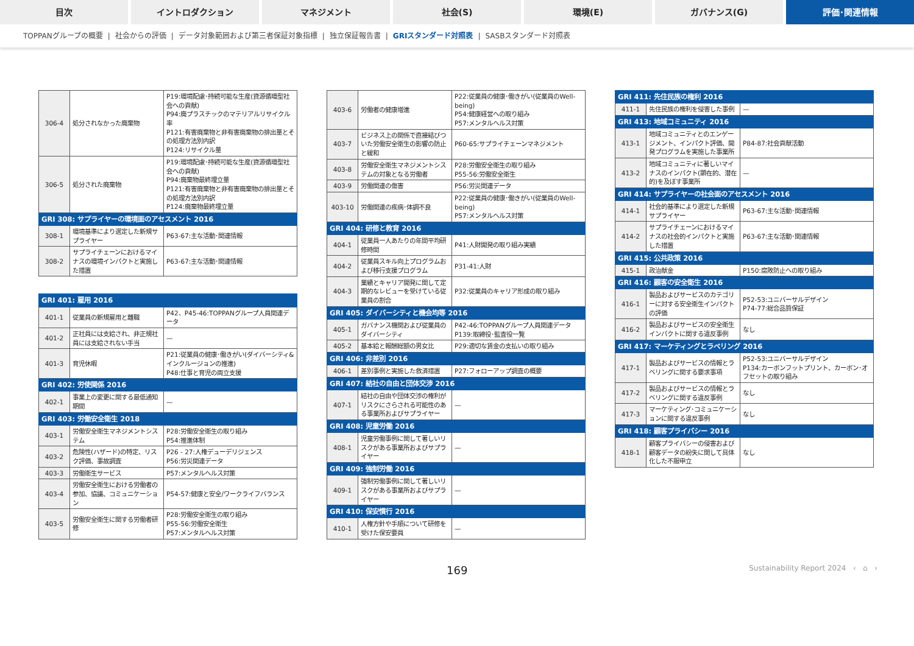目次 イントロダクション マネジメント 社会(S) 環境(E) ガバナンス(G) 評価･関連情報
TOPPANグループの概要 | 社会からの評価 | データ対象範囲および第三者保証対象指標 | 独立保証報告書 | GRIスタンダード対照表 | SASBスタンダード対照表
| 306-4 | 処分されなかった廃棄物 | P19:環境配慮･持続可能な生産(資源循環型社会への貢献) P94:廃プラスチックのマテリアルリサイクル率 P121:有害廃棄物と非有害廃棄物の排出量とその処理方法別内訳 P124:リサイクル量 |
| 306-5 | 処分された廃棄物 | P19:環境配慮･持続可能な生産(資源循環型社会への貢献) P94:廃棄物最終埋立量 P121:有害廃棄物と非有害廃棄物の排出量とその処理方法別内訳 P124:廃棄物最終埋立量 |
| GRI 308: サプライヤーの環境面のアセスメント 2016 | | |
| 308-1 | 環境基準により選定した新規サプライヤー | P63-67:主な活動･関連情報 |
| 308-2 | サプライチェーンにおけるマイナスの環境インパクトと実施した措置 | P63-67:主な活動･関連情報 |
| GRI 401: 雇用 2016 | | |
| 401-1 | 従業員の新規雇用と離職 | P42、P45-46:TOPPANグループ人員関連データ |
| 401-2 | 正社員には支給され、非正規社員には支給されない手当 | — |
| 401-3 | 育児休暇 | P21:従業員の健康･働きがい(ダイバーシティ&インクルージョンの推進) P48:仕事と育児の両立支援 |
| GRI 402: 労使関係 2016 | | |
| 402-1 | 事業上の変更に関する最低通知期間 | — |
| GRI 403: 労働安全衛生 2018 | | |
| 403-1 | 労働安全衛生マネジメントシステム | P28:労働安全衛生の取り組み P54:推進体制 |
| 403-2 | 危険性(ハザード)の特定、リスク評価、事故調査 | P26 - 27:人権デューデリジェンス P56:労災関連データ |
| 403-3 | 労働衛生サービス | P57:メンタルヘルス対策 |
| 403-4 | 労働安全衛生における労働者の参加、協議、コミュニケーション | P54-57:健康と安全/ワークライフバランス |
| 403-5 | 労働安全衛生に関する労働者研修 | P28:労働安全衛生の取り組み P55-56:労働安全衛生 P57:メンタルヘルス対策 |
| 403-6 | 労働者の健康増進 | P22:従業員の健康･働きがい(従業員のWell-being) P54:健康経営への取り組み P57:メンタルヘルス対策 |
| 403-7 | ビジネス上の関係で直接結びついた労働安全衛生の影響の防止と緩和 | P60-65:サプライチェーンマネジメント |
| 403-8 | 労働安全衛生マネジメントシステムの対象となる労働者 | P28:労働安全衛生の取り組み P55-56:労働安全衛生 |
| 403-9 | 労働関連の傷害 | P56:労災関連データ |
| 403-10 | 労働関連の疾病･体調不良 | P22:従業員の健康･働きがい(従業員のWell-being) P57:メンタルヘルス対策 |
| GRI 404: 研修と教育 2016 | | |
| 404-1 | 従業員一人あたりの年間平均研修時間 | P41:人財開発の取り組み実績 |
| 404-2 | 従業員スキル向上プログラムおよび移行支援プログラム | P31-41:人財 |
| 404-3 | 業績とキャリア開発に関して定期的なレビューを受けている従業員の割合 | P32:従業員のキャリア形成の取り組み |
| GRI 405: ダイバーシティと機会均等 2016 | | |
| 405-1 | ガバナンス機関および従業員のダイバーシティ | P42-46:TOPPANグループ人員関連データ P139:取締役･監査役一覧 |
| 405-2 | 基本給と報酬総額の男女比 | P29:適切な賃金の支払いの取り組み |
| GRI 406: 非差別 2016 | | |
| 406-1 | 差別事例と実施した救済措置 | P27:フォローアップ調査の概要 |
| GRI 407: 結社の自由と団体交渉 2016 | | |
| 407-1 | 結社の自由や団体交渉の権利がリスクにさらされる可能性のある事業所およびサプライヤー | — |
| GRI 408: 児童労働 2016 | | |
| 408-1 | 児童労働事例に関して著しいリスクがある事業所およびサプライヤー | — |
| GRI 409: 強制労働 2016 | | |
| 409-1 | 強制労働事例に関して著しいリスクがある事業所およびサプライヤー | — |
| GRI 410: 保安慣行 2016 | | |
| 410-1 | 人権方針や手順について研修を受けた保安要員 | — |
| GRI 411: 先住民族の権利 2016 | | |
| 411-1 | 先住民族の権利を侵害した事例 | — |
| GRI 413: 地域コミュニティ 2016 | | |
| 413-1 | 地域コミュニティとのエンゲージメント、インパクト評価、開発プログラムを実施した事業所 | P84-87:社会貢献活動 |
| 413-2 | 地域コミュニティに著しいマイナスのインパクト(顕在的、潜在的)を及ぼす事業所 | — |
| GRI 414: サプライヤーの社会面のアセスメント 2016 | | |
| 414-1 | 社会的基準により選定した新規サプライヤー | P63-67:主な活動･関連情報 |
| 414-2 | サプライチェーンにおけるマイナスの社会的インパクトと実施した措置 | P63-67:主な活動･関連情報 |
| GRI 415: 公共政策 2016 | | |
| 415-1 | 政治献金 | P150:腐敗防止への取り組み |
| GRI 416: 顧客の安全衛生 2016 | | |
| 416-1 | 製品およびサービスのカテゴリーに対する安全衛生インパクトの評価 | P52-53:ユニバーサルデザイン P74-77:総合品質保証 |
| 416-2 | 製品およびサービスの安全衛生インパクトに関する違反事例 | なし |
| GRI 417: マーケティングとラベリング 2016 | | |
| 417-1 | 製品およびサービスの情報とラベリングに関する要求事項 | P52-53:ユニバーサルデザイン P134:カーボンフットプリント、カーボン･オフセットの取り組み |
| 417-2 | 製品およびサービスの情報とラベリングに関する違反事例 | なし |
| 417-3 | マーケティング･コミュニケーションに関する違反事例 | なし |
| GRI 418: 顧客プライバシー 2016 | | |
| 418-1 | 顧客プライバシーの侵害および顧客データの紛失に関して具体化した不服申立 | なし |
169 Sustainability Report 2024 ‹ ⌂ ›